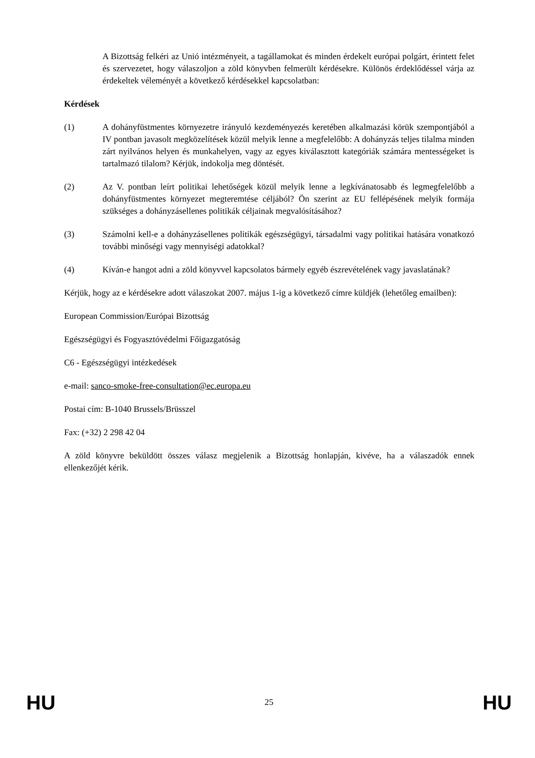A Bizottság felkéri az Unió intézményeit, a tagállamokat és minden érdekelt európai polgárt, érintett felet és szervezetet, hogy válaszoljon a zöld könyvben felmerült kérdésekre. Különös érdeklődéssel várja az érdekeltek véleményét a következő kérdésekkel kapcsolatban:
Kérdések
(1) A dohányfüstmentes környezetre irányuló kezdeményezés keretében alkalmazási körük szempontjából a IV pontban javasolt megközelítések közül melyik lenne a megfelelőbb: A dohányzás teljes tilalma minden zárt nyilvános helyen és munkahelyen, vagy az egyes kiválasztott kategóriák számára mentességeket is tartalmazó tilalom? Kérjük, indokolja meg döntését.
(2) Az V. pontban leírt politikai lehetőségek közül melyik lenne a legkívánatosabb és legmegfelelőbb a dohányfüstmentes környezet megteremtése céljából? Ön szerint az EU fellépésének melyik formája szükséges a dohányzásellenes politikák céljainak megvalósításához?
(3) Számolni kell-e a dohányzásellenes politikák egészségügyi, társadalmi vagy politikai hatására vonatkozó további minőségi vagy mennyiségi adatokkal?
(4) Kíván-e hangot adni a zöld könyvvel kapcsolatos bármely egyéb észrevételének vagy javaslatának?
Kérjük, hogy az e kérdésekre adott válaszokat 2007. május 1-ig a következő címre küldjék (lehetőleg emailben):
European Commission/Európai Bizottság
Egészségügyi és Fogyasztóvédelmi Főigazgatóság
C6 - Egészségügyi intézkedések
e-mail: sanco-smoke-free-consultation@ec.europa.eu
Postai cím: B-1040 Brussels/Brüsszel
Fax: (+32) 2 298 42 04
A zöld könyvre beküldött összes válasz megjelenik a Bizottság honlapján, kivéve, ha a válaszadók ennek ellenkezőjét kérik.
HU 25 HU